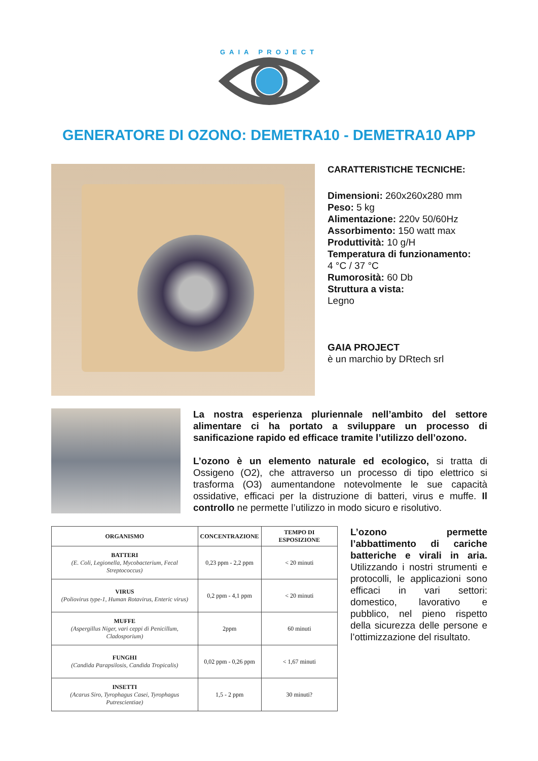GAIA PROJECT
GENERATORE DI OZONO: DEMETRA10 - DEMETRA10 APP
CARATTERISTICHE TECNICHE:
Dimensioni: 260x260x280 mm
Peso: 5 kg
Alimentazione: 220v 50/60Hz
Assorbimento: 150 watt max
Produttività: 10 g/H
Temperatura di funzionamento:
4 °C / 37 °C
Rumorosità: 60 Db
Struttura a vista:
Legno
GAIA PROJECT
è un marchio by DRtech srl
La nostra esperienza pluriennale nell’ambito del settore alimentare ci ha portato a sviluppare un processo di sanificazione rapido ed efficace tramite l’utilizzo dell’ozono.
L’ozono è un elemento naturale ed ecologico, si tratta di Ossigeno (O2), che attraverso un processo di tipo elettrico si trasforma (O3) aumentandone notevolmente le sue capacità ossidative, efficaci per la distruzione di batteri, virus e muffe. Il controllo ne permette l’utilizzo in modo sicuro e risolutivo.
| ORGANISMO | CONCENTRAZIONE | TEMPO DI ESPOSIZIONE |
| --- | --- | --- |
| BATTERI (E. Coli, Legionella, Mycobacterium, Fecal Streptococcus) | 0,23 ppm - 2,2 ppm | < 20 minuti |
| VIRUS (Poliovirus type-1, Human Rotavirus, Enteric virus) | 0,2 ppm - 4,1 ppm | < 20 minuti |
| MUFFE (Aspergillus Niger, vari ceppi di Penicillum, Cladosporium) | 2ppm | 60 minuti |
| FUNGHI (Candida Parapsilosis, Candida Tropicalis) | 0,02 ppm - 0,26 ppm | < 1,67 minuti |
| INSETTI (Acarus Siro, Tyrophagus Casei, Tyrophagus Putrescientiae) | 1,5 - 2 ppm | 30 minuti? |
L’ozono permette l’abbattimento di cariche batteriche e virali in aria. Utilizzando i nostri strumenti e protocolli, le applicazioni sono efficaci in vari settori: domestico, lavorativo e pubblico, nel pieno rispetto della sicurezza delle persone e l’ottimizzazione del risultato.